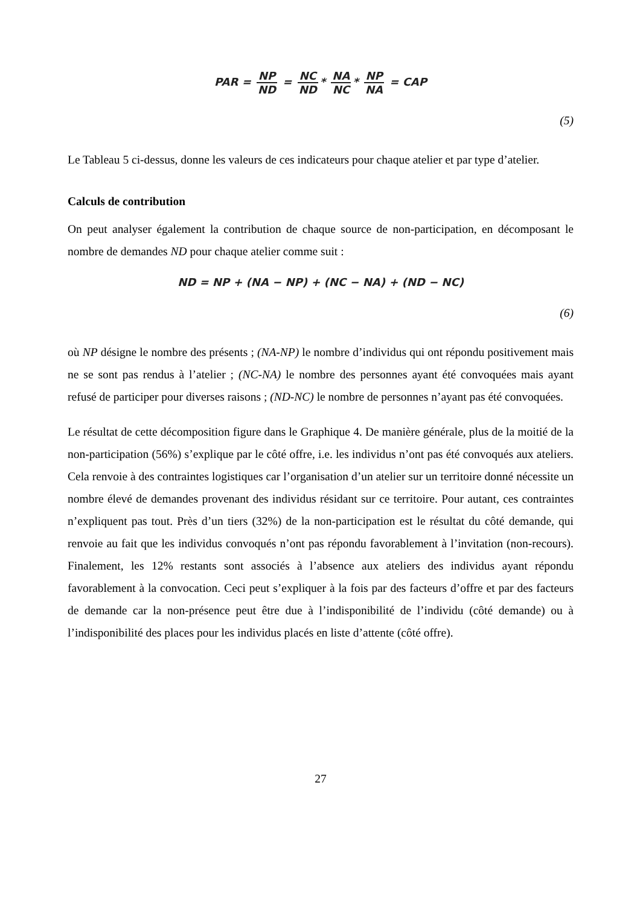PAR = NP ND = NC ND * NA NC * NP NA = CAP
(5)
Le Tableau 5 ci-dessus, donne les valeurs de ces indicateurs pour chaque atelier et par type d’atelier.
Calculs de contribution
On peut analyser également la contribution de chaque source de non-participation, en décomposant le nombre de demandes ND pour chaque atelier comme suit :
ND = NP + (NA − NP) + (NC − NA) + (ND − NC)
(6)
où NP désigne le nombre des présents ; (NA-NP) le nombre d’individus qui ont répondu positivement mais ne se sont pas rendus à l’atelier ; (NC-NA) le nombre des personnes ayant été convoquées mais ayant refusé de participer pour diverses raisons ; (ND-NC) le nombre de personnes n’ayant pas été convoquées.
Le résultat de cette décomposition figure dans le Graphique 4. De manière générale, plus de la moitié de la non-participation (56%) s’explique par le côté offre, i.e. les individus n’ont pas été convoqués aux ateliers. Cela renvoie à des contraintes logistiques car l’organisation d’un atelier sur un territoire donné nécessite un nombre élevé de demandes provenant des individus résidant sur ce territoire. Pour autant, ces contraintes n’expliquent pas tout. Près d’un tiers (32%) de la non-participation est le résultat du côté demande, qui renvoie au fait que les individus convoqués n’ont pas répondu favorablement à l’invitation (non-recours). Finalement, les 12% restants sont associés à l’absence aux ateliers des individus ayant répondu favorablement à la convocation. Ceci peut s’expliquer à la fois par des facteurs d’offre et par des facteurs de demande car la non-présence peut être due à l’indisponibilité de l’individu (côté demande) ou à l’indisponibilité des places pour les individus placés en liste d’attente (côté offre).
27